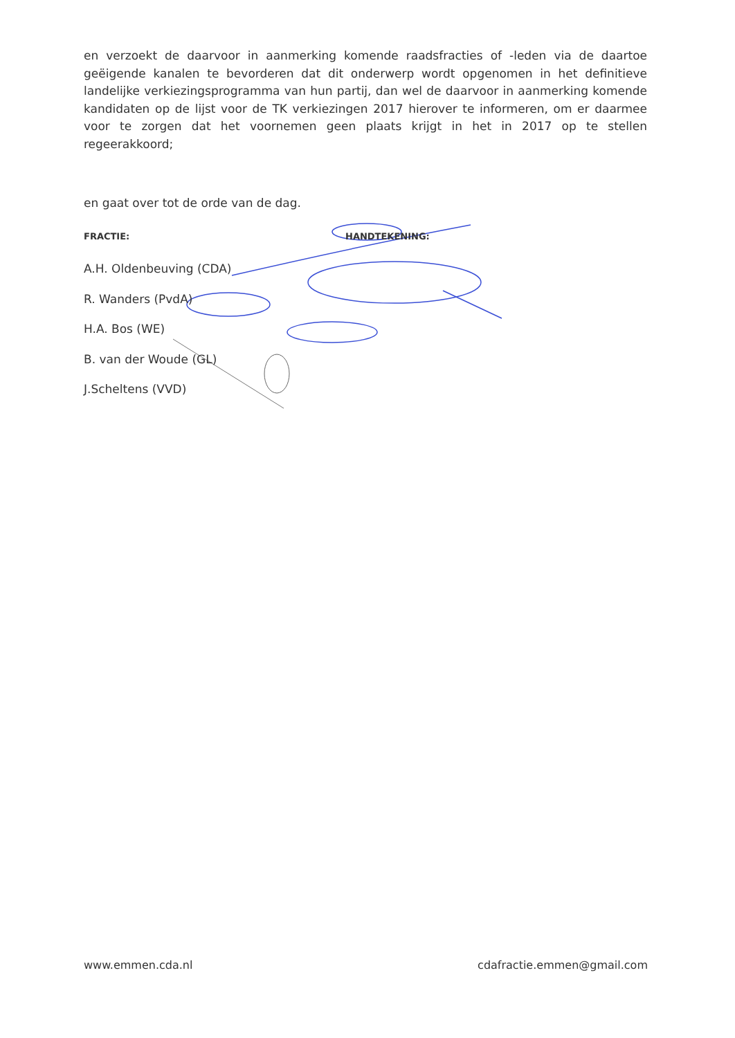en verzoekt de daarvoor in aanmerking komende raadsfracties of -leden via de daartoe geëigende kanalen te bevorderen dat dit onderwerp wordt opgenomen in het definitieve landelijke verkiezingsprogramma van hun partij, dan wel de daarvoor in aanmerking komende kandidaten op de lijst voor de TK verkiezingen 2017 hierover te informeren, om er daarmee voor te zorgen dat het voornemen geen plaats krijgt in het in 2017 op te stellen regeerakkoord;
en gaat over tot de orde van de dag.
FRACTIE: HANDTEKENING:
A.H. Oldenbeuving (CDA)
R. Wanders (PvdA)
H.A. Bos (WE)
B. van der Woude (GL)
J.Scheltens (VVD)
www.emmen.cda.nl cdafractie.emmen@gmail.com